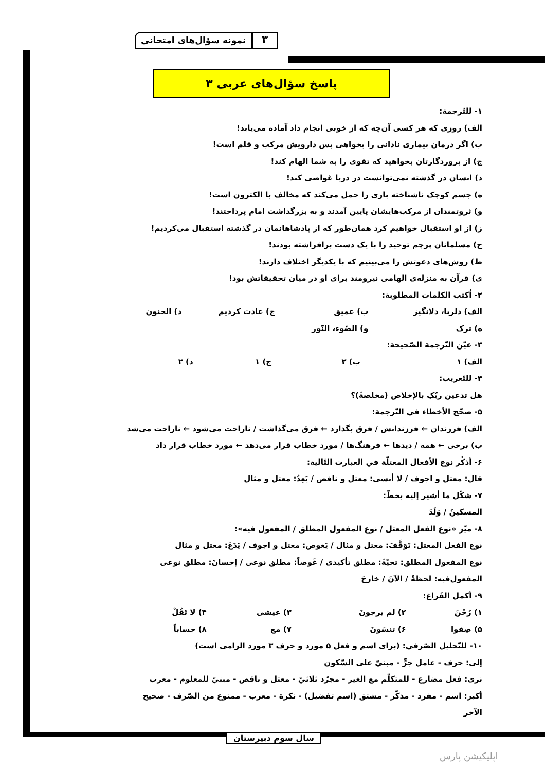نمونه سؤال‌های امتحانی
۳
پاسخ سؤال‌های عربی ۳
۱- للتّرجمة:
الف) روزی که هر کسی آن‌چه که از خوبی انجام داد آماده می‌یابد!
ب) اگر درمان بیماری نادانی را بخواهی پس دارویش مرکب و قلم است!
ج) از پروردگارتان بخواهید که تقوی را به شما الهام کند!
د) انسان در گذشته نمی‌توانست در دریا غواصی کند!
ه) جسم کوچک ناشناخته باری را حمل می‌کند که مخالف با الکترون است!
و) ثروتمندان از مرکب‌هایشان پایین آمدند و به بزرگداشت امام پرداختند!
ز) از او استقبال خواهیم کرد همان‌طور که از پادشاهانمان در گذشته استقبال می‌کردیم!
ح) مسلمانان پرچم توحید را با یک دست برافراشته بودند!
ط) روش‌های دعوتش را می‌بینیم که با یکدیگر اختلاف دارند!
ی) قرآن به منزله‌ی الهامی نیرومند برای او در میان تحقیقاتش بود!
۲- اُکتب الکلمات المطلوبة:
| الف) دلربا، دلانگیز | ب) عمیق | ج) عادت کردیم | د) الحنون |
| ه) ترک | و) الضّوء، النّور | | |
۳- عیّن التّرجمة الصّحیحة:
| الف) ۱ | ب) ۲ | ج) ۱ | د) ۲ |
۴- للتّعریب:
هل تدعین ربّکِ بالإخلاص (مخلصةً)؟
۵- صحّح الأخطاء في التّرجمة:
الف) فرزندان ← فرزندانش / فرق بگذارد ← فرق می‌گذاشت / ناراحت می‌شود ← ناراحت می‌شد
ب) برخی ← همه / دیدها ← فرهنگ‌ها / مورد خطاب قرار می‌دهد ← مورد خطاب قرار داد
۶- أذکُر نوع الأفعال المعتلّة في العبارت التّالیة:
قال: معتل و اجوف / لا أنسی: معتل و ناقص / یَعِدُ: معتل و مثال
۷- شکّل ما أشیر إلیه بخطّ:
المسکینُ / وَلَدَ
۸- میّز «نوع الفعل المعتل / نوع المفعول المطلق / المفعول فیه»:
نوع الفعل المعتل: تَوَقَّفَ: معتل و مثال / یَغوص: معتل و اجوف / یَدَعَ: معتل و مثال
نوع المفعول المطلق: تحیّةً: مطلق تأکیدی / غَوصاً: مطلق نوعی / إحسانَ: مطلق نوعی
المفعول‌فیه: لحظةً / الآنَ / خارجَ
۹- أکمل الفَراغ:
| ۱) رُحْنَ | ۲) لم یرجونَ | ۳) عیشی | ۴) لا تَقُلْ |
| ۵) صِفوا | ۶) تنسَونَ | ۷) مع | ۸) حساباً |
۱۰- للتّحلیل الصّرفي: (برای اسم و فعل ۵ مورد و حرف ۳ مورد الزامی است)
إلی: حرف - عامل جرٍّ - مبنيّ علی السّکون
نری: فعل مضارع - للمتکلّم مع الغیر - مجرّد ثلاثيّ - معتل و ناقص - مبنيّ للمعلوم - معرب
أکبر: اسم - مفرد - مذکّر - مشتق (اسم تفضیل) - نکرة - معرب - ممنوع من الصّرف - صحیح الآخر
سال سوم دبیرستان
اپلیکیشن پارس